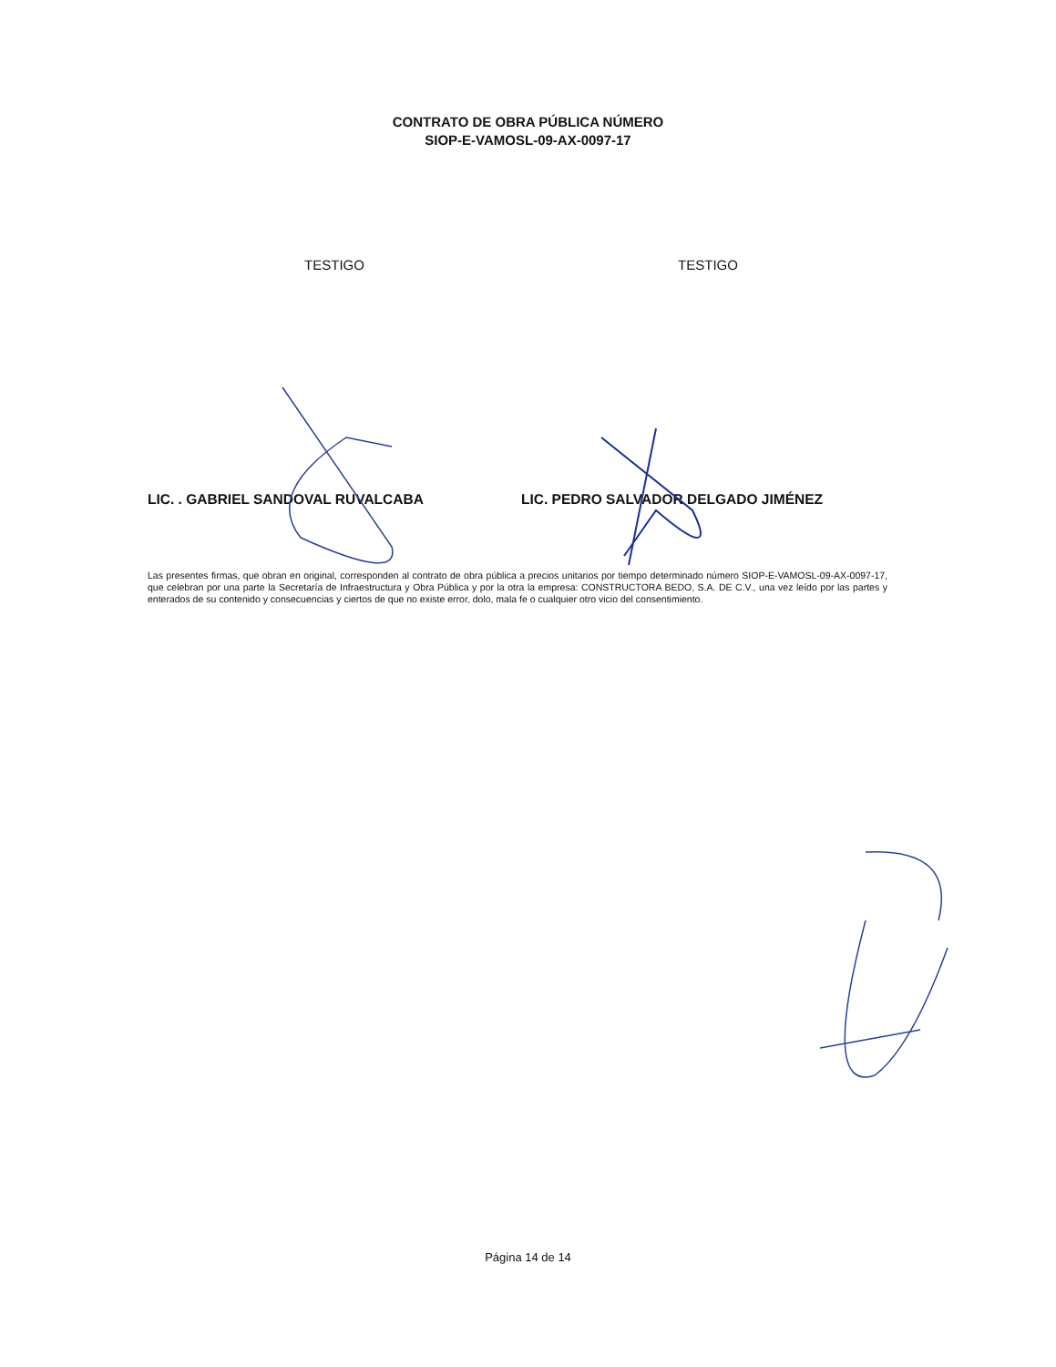CONTRATO DE OBRA PÚBLICA NÚMERO
SIOP-E-VAMOSL-09-AX-0097-17
TESTIGO TESTIGO
LIC. . GABRIEL SANDOVAL RUVALCABA LIC. PEDRO SALVADOR DELGADO JIMÉNEZ
Las presentes firmas, que obran en original, corresponden al contrato de obra pública a precios unitarios por tiempo determinado número SIOP-E-VAMOSL-09-AX-0097-17, que celebran por una parte la Secretaría de Infraestructura y Obra Pública y por la otra la empresa: CONSTRUCTORA BEDO, S.A. DE C.V., una vez leído por las partes y enterados de su contenido y consecuencias y ciertos de que no existe error, dolo, mala fe o cualquier otro vicio del consentimiento.
Página 14 de 14